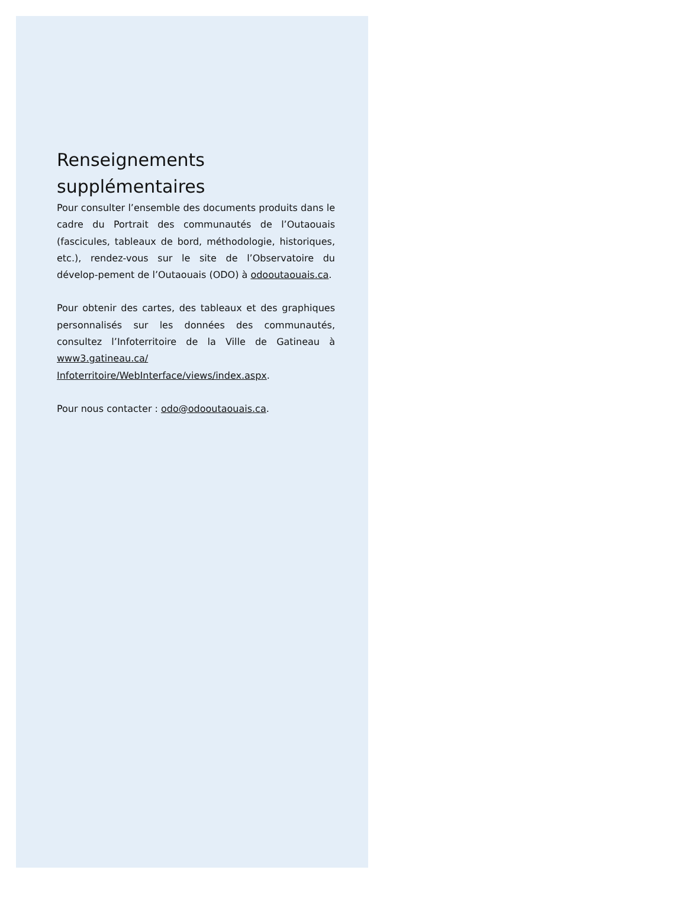Renseignements
supplémentaires
Pour consulter l’ensemble des documents produits dans le cadre du Portrait des communautés de l’Outaouais (fascicules, tableaux de bord, méthodologie, historiques, etc.), rendez-vous sur le site de l’Observatoire du dévelop-pement de l’Outaouais (ODO) à odooutaouais.ca.
Pour obtenir des cartes, des tableaux et des graphiques personnalisés sur les données des communautés, consultez l’Infoterritoire de la Ville de Gatineau à www3.gatineau.ca/ Infoterritoire/WebInterface/views/index.aspx.
Pour nous contacter : odo@odooutaouais.ca.